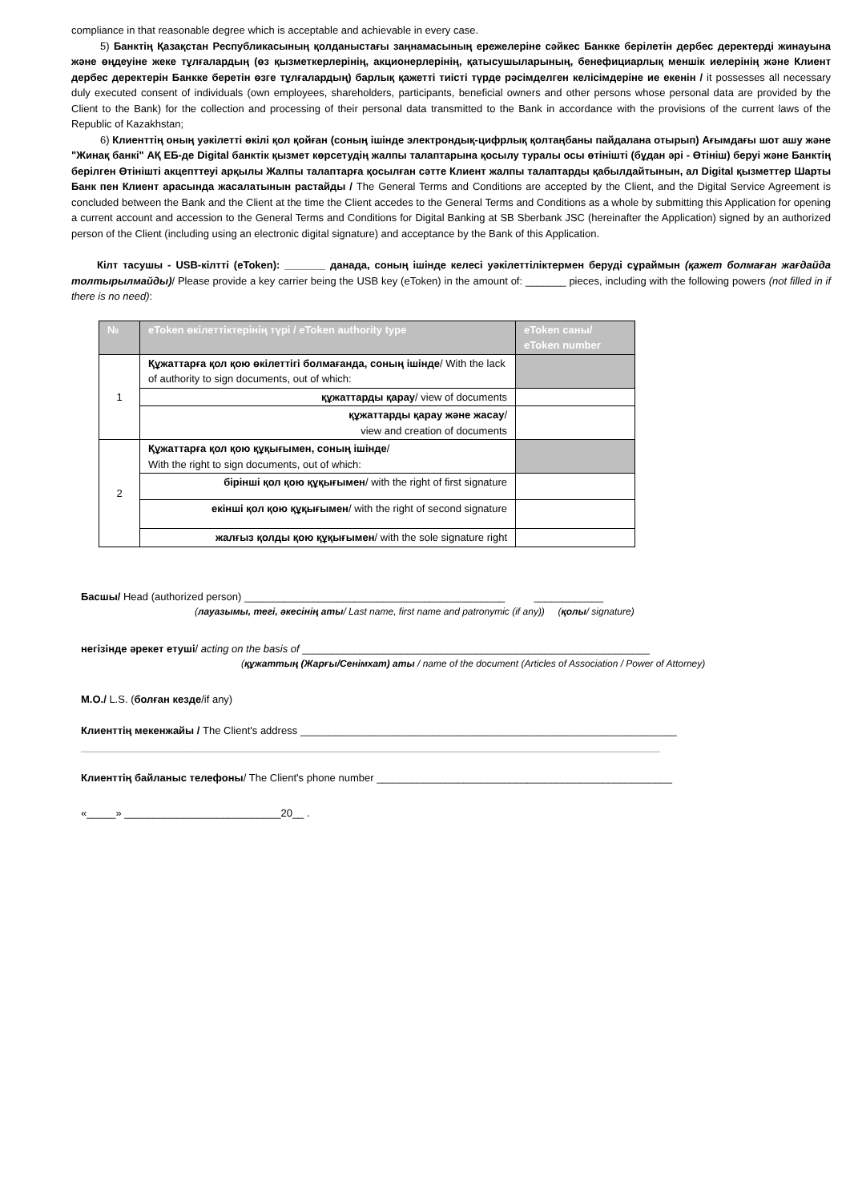compliance in that reasonable degree which is acceptable and achievable in every case.
5) Банктің Қазақстан Республикасының қолданыстағы заңнамасының ережелеріне сәйкес Банкке берілетін дербес деректерді жинауына және өңдеуіне жеке тұлғалардың (өз қызметкерлерінің, акционерлерінің, қатысушыларының, бенефициарлық меншік иелерінің және Клиент дербес деректерін Банкке беретін өзге тұлғалардың) барлық қажетті тиісті түрде рәсімделген келісімдеріне ие екенін / it possesses all necessary duly executed consent of individuals (own employees, shareholders, participants, beneficial owners and other persons whose personal data are provided by the Client to the Bank) for the collection and processing of their personal data transmitted to the Bank in accordance with the provisions of the current laws of the Republic of Kazakhstan;
6) Клиенттің оның уәкілетті өкілі қол қойған (соның ішінде электрондық-цифрлық қолтаңбаны пайдалана отырып) Ағымдағы шот ашу және "Жинақ банкі" АҚ ЕБ-де Digital банктік қызмет көрсетудің жалпы талаптарына қосылу туралы осы өтінішті (бұдан әрі - Өтініш) беруі және Банктің берілген Өтінішті акцепттеуі арқылы Жалпы талаптарға қосылған сәтте Клиент жалпы талаптарды қабылдайтынын, ал Digital қызметтер Шарты Банк пен Клиент арасында жасалатынын растайды / The General Terms and Conditions are accepted by the Client, and the Digital Service Agreement is concluded between the Bank and the Client at the time the Client accedes to the General Terms and Conditions as a whole by submitting this Application for opening a current account and accession to the General Terms and Conditions for Digital Banking at SB Sberbank JSC (hereinafter the Application) signed by an authorized person of the Client (including using an electronic digital signature) and acceptance by the Bank of this Application.
Кілт тасушы - USB-кілтті (eToken): _______ данада, соның ішінде келесі уәкілеттіліктермен беруді сұраймын (қажет болмаған жағдайда толтырылмайды)/ Please provide a key carrier being the USB key (eToken) in the amount of: _______ pieces, including with the following powers (not filled in if there is no need):
| № | eToken өкілеттіктерінің түрі / eToken authority type | eToken саны/ eToken number |
| --- | --- | --- |
| 1 | Құжаттарға қол қою өкілеттігі болмағанда, соның ішінде / With the lack of authority to sign documents, out of which: | |
| | құжаттарды қарау / view of documents | |
| | құжаттарды қарау және жасау / view and creation of documents | |
| 2 | Құжаттарға қол қою құқығымен, соның ішінде / With the right to sign documents, out of which: | |
| | бірінші қол қою құқығымен / with the right of first signature | |
| | екінші қол қою құқығымен / with the right of second signature | |
| | жалғыз қолды қою құқығымен / with the sole signature right | |
Басшы/ Head (authorized person) _____________________________________________ ____________
(лауазымы, тегі, әкесінің аты/ Last name, first name and patronymic (if any)) (қолы/ signature)
негізінде әрекет етуші/ acting on the basis of ____________________________________________________________
(құжаттың (Жарғы/Сенімхат) аты / name of the document (Articles of Association / Power of Attorney)
М.О./ L.S. (болған кезде/if any)
Клиенттің мекенжайы / The Client's address _________________________________________________________________
____________________________________________________________________________________________________
Клиенттің байланыс телефоны/ The Client's phone number ___________________________________________________
«_____» ___________________________20__ .